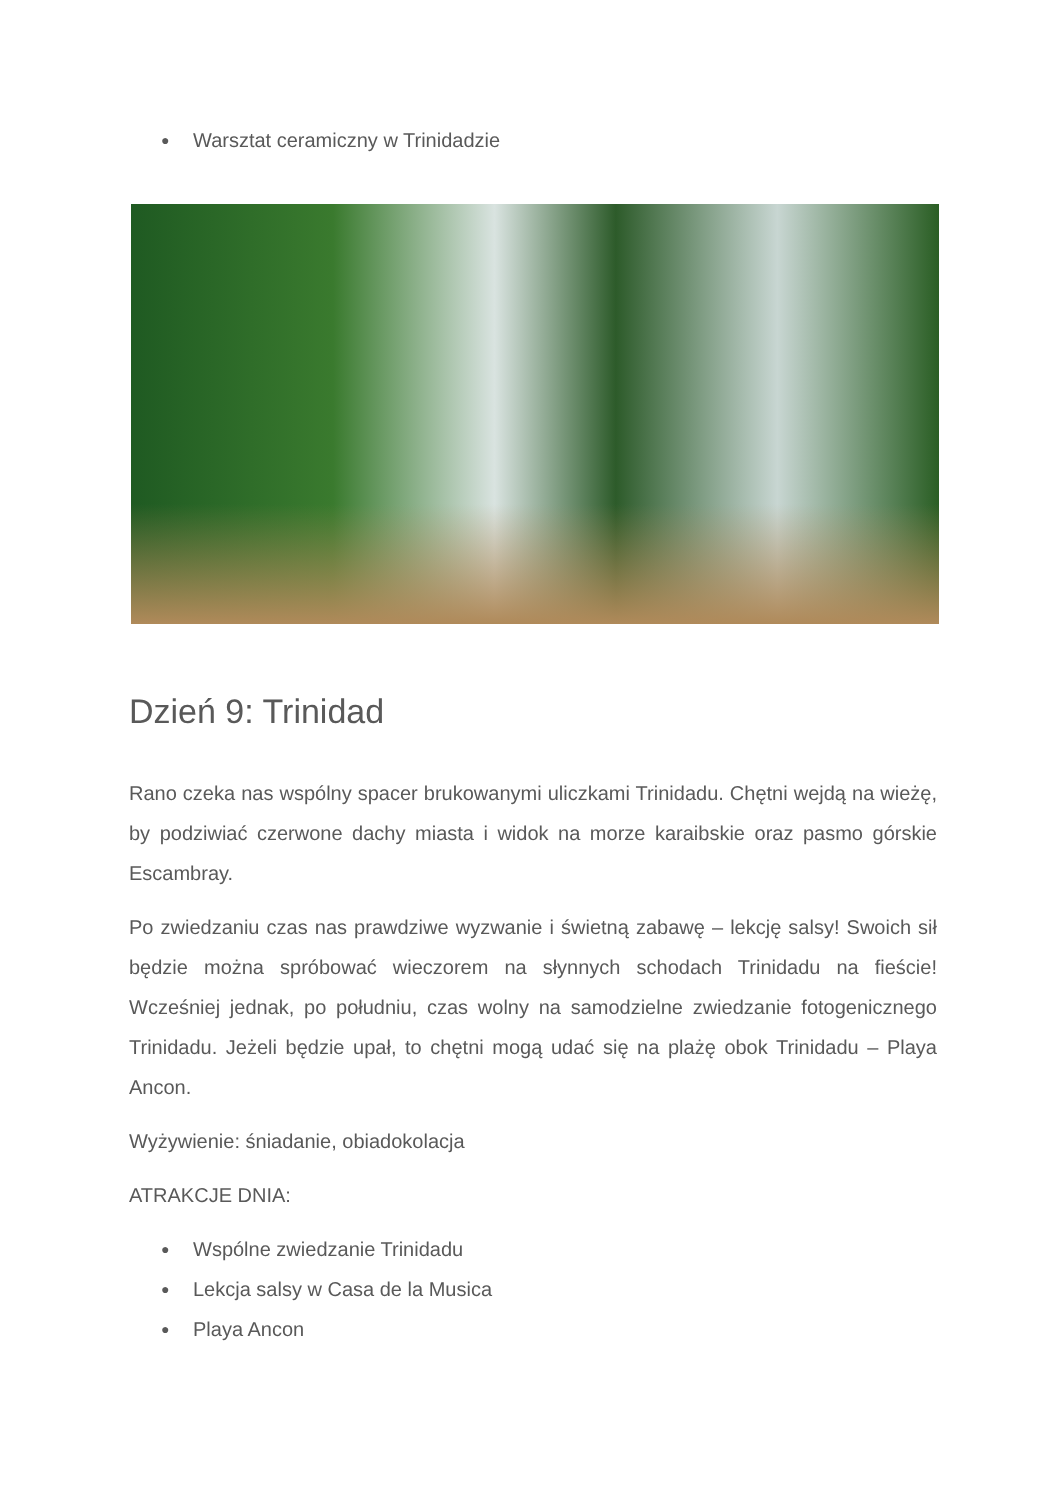● Warsztat ceramiczny w Trinidadzie
Dzień 9: Trinidad
Rano czeka nas wspólny spacer brukowanymi uliczkami Trinidadu. Chętni wejdą na wieżę, by podziwiać czerwone dachy miasta i widok na morze karaibskie oraz pasmo górskie Escambray.
Po zwiedzaniu czas nas prawdziwe wyzwanie i świetną zabawę – lekcję salsy! Swoich sił będzie można spróbować wieczorem na słynnych schodach Trinidadu na fieście! Wcześniej jednak, po południu, czas wolny na samodzielne zwiedzanie fotogenicznego Trinidadu. Jeżeli będzie upał, to chętni mogą udać się na plażę obok Trinidadu – Playa Ancon.
Wyżywienie: śniadanie, obiadokolacja
ATRAKCJE DNIA:
● Wspólne zwiedzanie Trinidadu
● Lekcja salsy w Casa de la Musica
● Playa Ancon